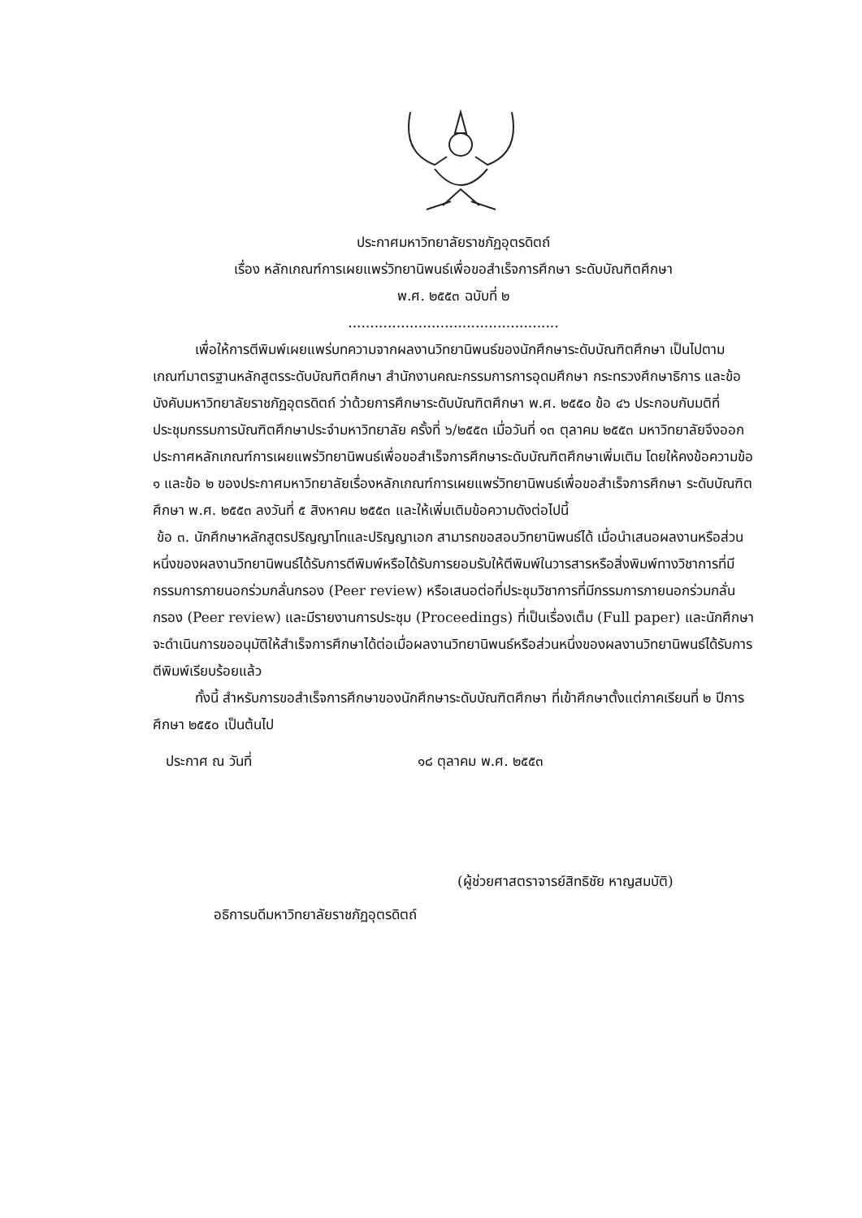ประกาศมหาวิทยาลัยราชภัฏอุตรดิตถ์
เรื่อง หลักเกณฑ์การเผยแพร่วิทยานิพนธ์เพื่อขอสำเร็จการศึกษา ระดับบัณฑิตศึกษา
พ.ศ. ๒๕๕๓ ฉบับที่ ๒
................................................
เพื่อให้การตีพิมพ์เผยแพร่บทความจากผลงานวิทยานิพนธ์ของนักศึกษาระดับบัณฑิตศึกษา เป็นไปตามเกณฑ์มาตรฐานหลักสูตรระดับบัณฑิตศึกษา สำนักงานคณะกรรมการการอุดมศึกษา กระทรวงศึกษาธิการ และข้อบังคับมหาวิทยาลัยราชภัฏอุตรดิตถ์ ว่าด้วยการศึกษาระดับบัณฑิตศึกษา พ.ศ. ๒๕๕๐ ข้อ ๔๖ ประกอบกับมติที่ประชุมกรรมการบัณฑิตศึกษาประจำมหาวิทยาลัย ครั้งที่ ๖/๒๕๕๓ เมื่อวันที่ ๑๓ ตุลาคม ๒๕๕๓ มหาวิทยาลัยจึงออกประกาศหลักเกณฑ์การเผยแพร่วิทยานิพนธ์เพื่อขอสำเร็จการศึกษาระดับบัณฑิตศึกษาเพิ่มเติม โดยให้คงข้อความข้อ ๑ และข้อ ๒ ของประกาศมหาวิทยาลัยเรื่องหลักเกณฑ์การเผยแพร่วิทยานิพนธ์เพื่อขอสำเร็จการศึกษา ระดับบัณฑิตศึกษา พ.ศ. ๒๕๕๓ ลงวันที่ ๕ สิงหาคม ๒๕๕๓ และให้เพิ่มเติมข้อความดังต่อไปนี้
ข้อ ๓. นักศึกษาหลักสูตรปริญญาโทและปริญญาเอก สามารถขอสอบวิทยานิพนธ์ได้ เมื่อนำเสนอผลงานหรือส่วนหนึ่งของผลงานวิทยานิพนธ์ได้รับการตีพิมพ์หรือได้รับการยอมรับให้ตีพิมพ์ในวารสารหรือสิ่งพิมพ์ทางวิชาการที่มีกรรมการภายนอกร่วมกลั่นกรอง (Peer review) หรือเสนอต่อที่ประชุมวิชาการที่มีกรรมการภายนอกร่วมกลั่นกรอง (Peer review) และมีรายงานการประชุม (Proceedings) ที่เป็นเรื่องเต็ม (Full paper) และนักศึกษาจะดำเนินการขออนุมัติให้สำเร็จการศึกษาได้ต่อเมื่อผลงานวิทยานิพนธ์หรือส่วนหนึ่งของผลงานวิทยานิพนธ์ได้รับการตีพิมพ์เรียบร้อยแล้ว
ทั้งนี้ สำหรับการขอสำเร็จการศึกษาของนักศึกษาระดับบัณฑิตศึกษา ที่เข้าศึกษาตั้งแต่ภาคเรียนที่ ๒ ปีการศึกษา ๒๕๕๐ เป็นต้นไป
ประกาศ ณ วันที่ ๑๘ ตุลาคม พ.ศ. ๒๕๕๓
(ผู้ช่วยศาสตราจารย์สิทธิชัย หาญสมบัติ)
อธิการบดีมหาวิทยาลัยราชภัฏอุตรดิตถ์